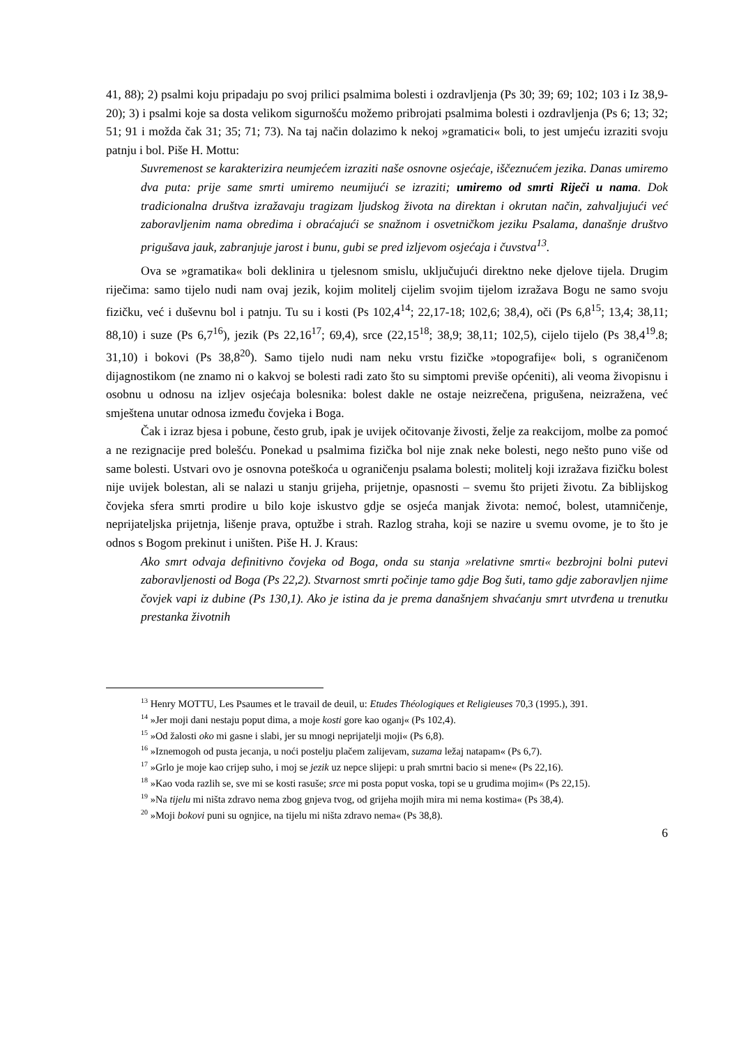41, 88); 2) psalmi koju pripadaju po svoj prilici psalmima bolesti i ozdravljenja (Ps 30; 39; 69; 102; 103 i Iz 38,9-20); 3) i psalmi koje sa dosta velikom sigurnošću možemo pribrojati psalmima bolesti i ozdravljenja (Ps 6; 13; 32; 51; 91 i možda čak 31; 35; 71; 73). Na taj način dolazimo k nekoj »gramatici« boli, to jest umjeću izraziti svoju patnju i bol. Piše H. Mottu:
Suvremenost se karakterizira neumjećem izraziti naše osnovne osjećaje, iščeznućem jezika. Danas umiremo dva puta: prije same smrti umiremo neumijući se izraziti; umiremo od smrti Riječi u nama. Dok tradicionalna društva izražavaju tragizam ljudskog života na direktan i okrutan način, zahvaljujući već zaboravljenim nama obredima i obraćajući se snažnom i osvetničkom jeziku Psalama, današnje društvo prigušava jauk, zabranjuje jarost i bunu, gubi se pred izljevom osjećaja i čuvstva<sup>13</sup>.
Ova se »gramatika« boli deklinira u tjelesnom smislu, uključujući direktno neke djelove tijela. Drugim riječima: samo tijelo nudi nam ovaj jezik, kojim molitelj cijelim svojim tijelom izražava Bogu ne samo svoju fizičku, već i duševnu bol i patnju. Tu su i kosti (Ps 102,4<sup>14</sup>; 22,17-18; 102,6; 38,4), oči (Ps 6,8<sup>15</sup>; 13,4; 38,11; 88,10) i suze (Ps 6,7<sup>16</sup>), jezik (Ps 22,16<sup>17</sup>; 69,4), srce (22,15<sup>18</sup>; 38,9; 38,11; 102,5), cijelo tijelo (Ps 38,4<sup>19</sup>.8; 31,10) i bokovi (Ps 38,8<sup>20</sup>). Samo tijelo nudi nam neku vrstu fizičke »topografije« boli, s ograničenom dijagnostikom (ne znamo ni o kakvoj se bolesti radi zato što su simptomi previše općeniti), ali veoma živopisnu i osobnu u odnosu na izljev osjećaja bolesnika: bolest dakle ne ostaje neizrečena, prigušena, neizražena, već smještena unutar odnosa između čovjeka i Boga.
Čak i izraz bjesa i pobune, često grub, ipak je uvijek očitovanje živosti, želje za reakcijom, molbe za pomoć a ne rezignacije pred bolešću. Ponekad u psalmima fizička bol nije znak neke bolesti, nego nešto puno više od same bolesti. Ustvari ovo je osnovna poteškoća u ograničenju psalama bolesti; molitelj koji izražava fizičku bolest nije uvijek bolestan, ali se nalazi u stanju grijeha, prijetnje, opasnosti – svemu što prijeti životu. Za biblijskog čovjeka sfera smrti prodire u bilo koje iskustvo gdje se osjeća manjak života: nemoć, bolest, utamničenje, neprijateljska prijetnja, lišenje prava, optužbe i strah. Razlog straha, koji se nazire u svemu ovome, je to što je odnos s Bogom prekinut i uništen. Piše H. J. Kraus:
Ako smrt odvaja definitivno čovjeka od Boga, onda su stanja »relativne smrti« bezbrojni bolni putevi zaboravljenosti od Boga (Ps 22,2). Stvarnost smrti počinje tamo gdje Bog šuti, tamo gdje zaboravljen njime čovjek vapi iz dubine (Ps 130,1). Ako je istina da je prema današnjem shvaćanju smrt utvrđena u trenutku prestanka životnih
<sup>13</sup> Henry MOTTU, Les Psaumes et le travail de deuil, u: Etudes Théologiques et Religieuses 70,3 (1995.), 391.
<sup>14</sup> »Jer moji dani nestaju poput dima, a moje kosti gore kao oganj« (Ps 102,4).
<sup>15</sup> »Od žalosti oko mi gasne i slabi, jer su mnogi neprijatelji moji« (Ps 6,8).
<sup>16</sup> »Iznemogoh od pusta jecanja, u noći postelju plačem zalijevam, suzama ležaj natapam« (Ps 6,7).
<sup>17</sup> »Grlo je moje kao crijep suho, i moj se jezik uz nepce slijepi: u prah smrtni bacio si mene« (Ps 22,16).
<sup>18</sup> »Kao voda razlih se, sve mi se kosti rasuše; srce mi posta poput voska, topi se u grudima mojim« (Ps 22,15).
<sup>19</sup> »Na tijelu mi ništa zdravo nema zbog gnjeva tvog, od grijeha mojih mira mi nema kostima« (Ps 38,4).
<sup>20</sup> »Moji bokovi puni su ognjice, na tijelu mi ništa zdravo nema« (Ps 38,8).
6